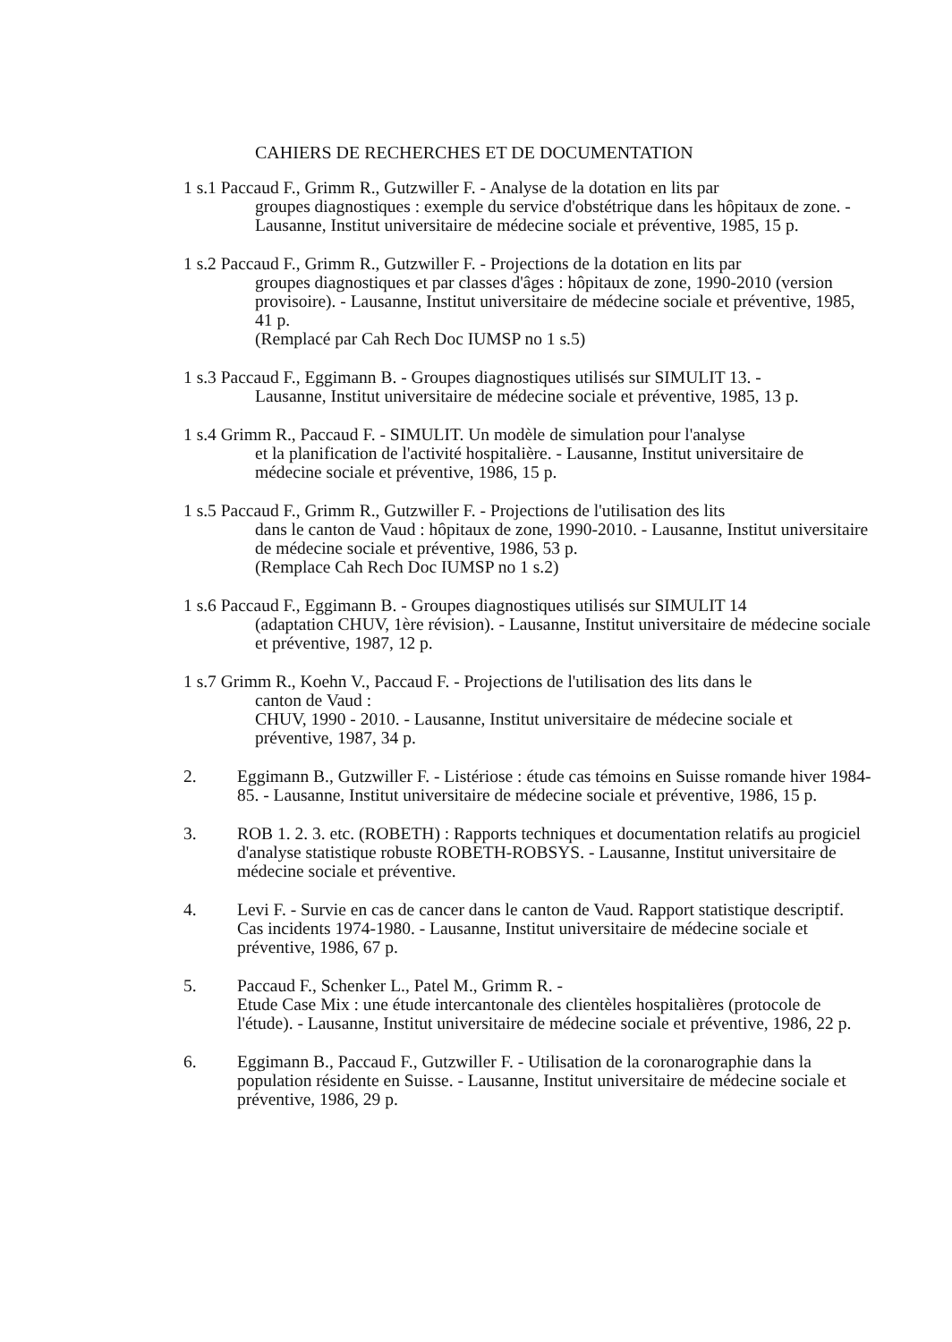CAHIERS DE RECHERCHES ET DE DOCUMENTATION
1 s.1 Paccaud F., Grimm R., Gutzwiller F. - Analyse de la dotation en lits par
groupes diagnostiques : exemple du service d'obstétrique dans les hôpitaux de zone. - Lausanne, Institut universitaire de médecine sociale et préventive, 1985, 15 p.
1 s.2 Paccaud F., Grimm R., Gutzwiller F. - Projections de la dotation en lits par
groupes diagnostiques et par classes d'âges : hôpitaux de zone, 1990-2010 (version provisoire). - Lausanne, Institut universitaire de médecine sociale et préventive, 1985, 41 p.
(Remplacé par Cah Rech Doc IUMSP no 1 s.5)
1 s.3 Paccaud F., Eggimann B. - Groupes diagnostiques utilisés sur SIMULIT 13. -
Lausanne, Institut universitaire de médecine sociale et préventive, 1985, 13 p.
1 s.4 Grimm R., Paccaud F. - SIMULIT. Un modèle de simulation pour l'analyse
et la planification de l'activité hospitalière. - Lausanne, Institut universitaire de médecine sociale et préventive, 1986, 15 p.
1 s.5 Paccaud F., Grimm R., Gutzwiller F. - Projections de l'utilisation des lits
dans le canton de Vaud : hôpitaux de zone, 1990-2010. - Lausanne, Institut universitaire de médecine sociale et préventive, 1986, 53 p.
(Remplace Cah Rech Doc IUMSP no 1 s.2)
1 s.6 Paccaud F., Eggimann B. - Groupes diagnostiques utilisés sur SIMULIT 14
(adaptation CHUV, 1ère révision). - Lausanne, Institut universitaire de médecine sociale et préventive, 1987, 12 p.
1 s.7 Grimm R., Koehn V., Paccaud F. - Projections de l'utilisation des lits dans le
canton de Vaud :
CHUV, 1990 - 2010. - Lausanne, Institut universitaire de médecine sociale et préventive, 1987, 34 p.
2. Eggimann B., Gutzwiller F. - Listériose : étude cas témoins en Suisse romande hiver 1984-85. - Lausanne, Institut universitaire de médecine sociale et préventive, 1986, 15 p.
3. ROB 1. 2. 3. etc. (ROBETH) : Rapports techniques et documentation relatifs au progiciel d'analyse statistique robuste ROBETH-ROBSYS. - Lausanne, Institut universitaire de médecine sociale et préventive.
4. Levi F. - Survie en cas de cancer dans le canton de Vaud. Rapport statistique descriptif. Cas incidents 1974-1980. - Lausanne, Institut universitaire de médecine sociale et préventive, 1986, 67 p.
5. Paccaud F., Schenker L., Patel M., Grimm R. -
Etude Case Mix : une étude intercantonale des clientèles hospitalières (protocole de l'étude). - Lausanne, Institut universitaire de médecine sociale et préventive, 1986, 22 p.
6. Eggimann B., Paccaud F., Gutzwiller F. - Utilisation de la coronarographie dans la population résidente en Suisse. - Lausanne, Institut universitaire de médecine sociale et préventive, 1986, 29 p.